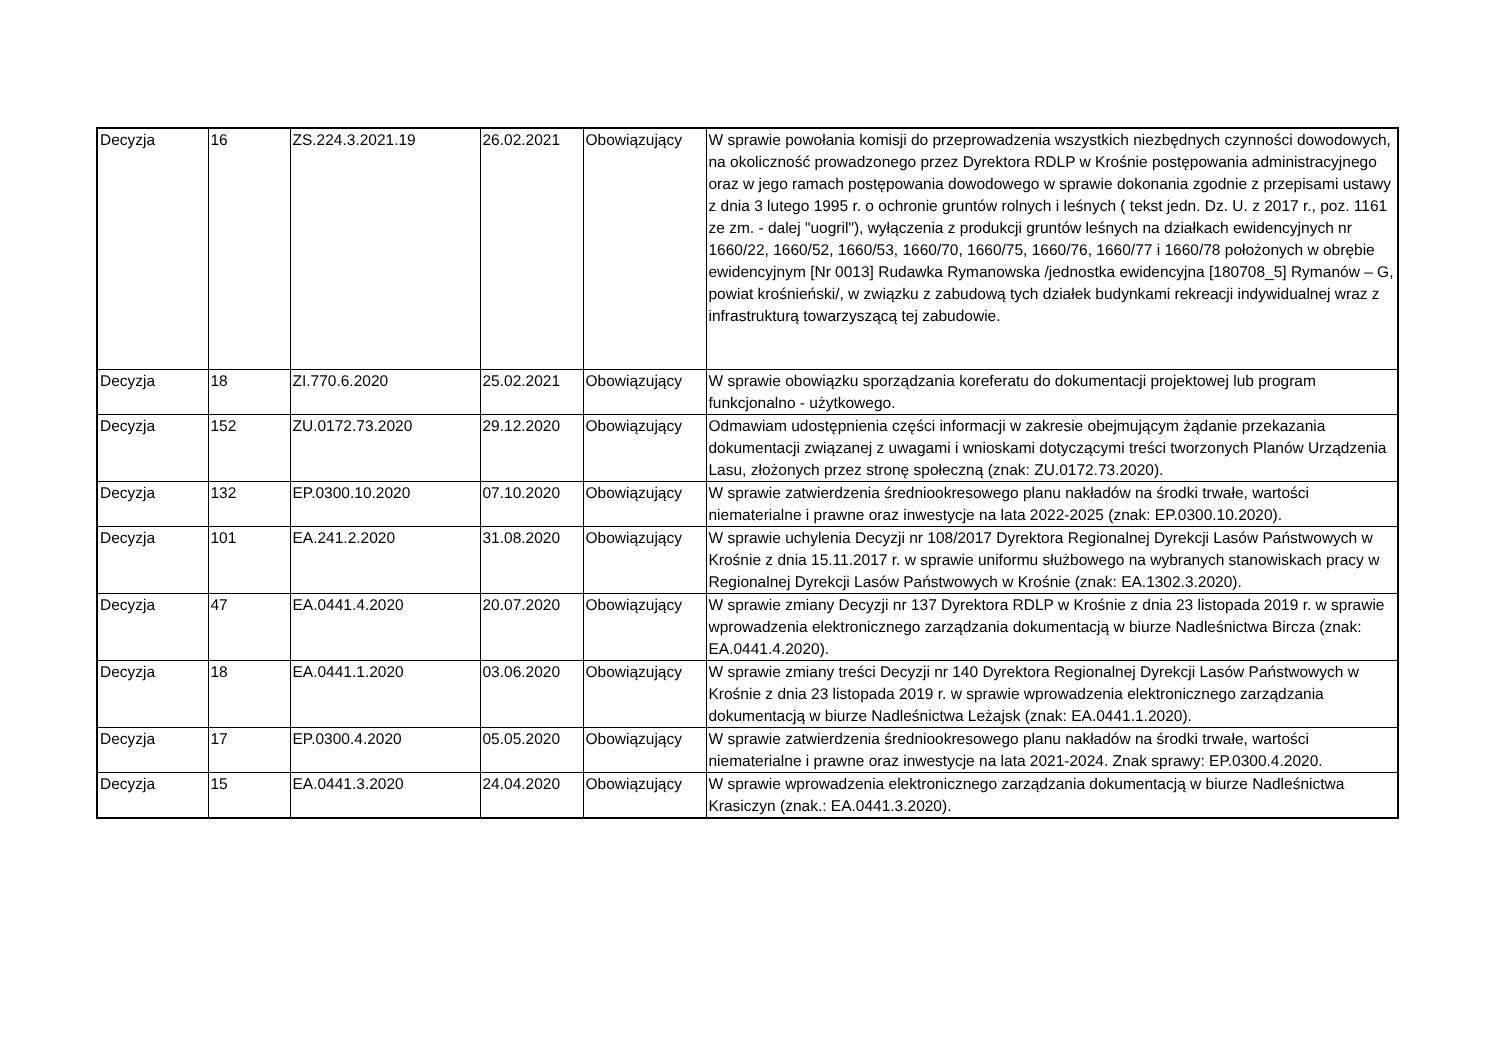| Decyzja | 16 | ZS.224.3.2021.19 | 26.02.2021 | Obowiązujący | W sprawie powołania komisji do przeprowadzenia wszystkich niezbędnych czynności dowodowych, na okoliczność prowadzonego przez Dyrektora RDLP w Krośnie postępowania administracyjnego oraz w jego ramach postępowania dowodowego w sprawie dokonania zgodnie z przepisami ustawy z dnia 3 lutego 1995 r. o ochronie gruntów rolnych i leśnych ( tekst jedn. Dz. U. z 2017 r., poz. 1161 ze zm. - dalej "uogril"), wyłączenia z produkcji gruntów leśnych na działkach ewidencyjnych nr 1660/22, 1660/52, 1660/53, 1660/70, 1660/75, 1660/76, 1660/77 i 1660/78 położonych w obrębie ewidencyjnym [Nr 0013] Rudawka Rymanowska /jednostka ewidencyjna [180708_5] Rymanów – G, powiat krośnieński/, w związku z zabudową tych działek budynkami rekreacji indywidualnej wraz z infrastrukturą towarzyszącą tej zabudowie. |
| Decyzja | 18 | ZI.770.6.2020 | 25.02.2021 | Obowiązujący | W sprawie obowiązku sporządzania koreferatu do dokumentacji projektowej lub program funkcjonalno - użytkowego. |
| Decyzja | 152 | ZU.0172.73.2020 | 29.12.2020 | Obowiązujący | Odmawiam udostępnienia części informacji w zakresie obejmującym żądanie przekazania dokumentacji związanej z uwagami i wnioskami dotyczącymi treści tworzonych Planów Urządzenia Lasu, złożonych przez stronę społeczną (znak: ZU.0172.73.2020). |
| Decyzja | 132 | EP.0300.10.2020 | 07.10.2020 | Obowiązujący | W sprawie zatwierdzenia średniookresowego planu nakładów na środki trwałe, wartości niematerialne i prawne oraz inwestycje na lata 2022-2025 (znak: EP.0300.10.2020). |
| Decyzja | 101 | EA.241.2.2020 | 31.08.2020 | Obowiązujący | W sprawie uchylenia Decyzji nr 108/2017 Dyrektora Regionalnej Dyrekcji Lasów Państwowych w Krośnie z dnia 15.11.2017 r. w sprawie uniformu służbowego na wybranych stanowiskach pracy w Regionalnej Dyrekcji Lasów Państwowych w Krośnie (znak: EA.1302.3.2020). |
| Decyzja | 47 | EA.0441.4.2020 | 20.07.2020 | Obowiązujący | W sprawie zmiany Decyzji nr 137 Dyrektora RDLP w Krośnie z dnia 23 listopada 2019 r. w sprawie wprowadzenia elektronicznego zarządzania dokumentacją w biurze Nadleśnictwa Bircza (znak: EA.0441.4.2020). |
| Decyzja | 18 | EA.0441.1.2020 | 03.06.2020 | Obowiązujący | W sprawie zmiany treści Decyzji nr 140 Dyrektora Regionalnej Dyrekcji Lasów Państwowych w Krośnie z dnia 23 listopada 2019 r. w sprawie wprowadzenia elektronicznego zarządzania dokumentacją w biurze Nadleśnictwa Leżajsk (znak: EA.0441.1.2020). |
| Decyzja | 17 | EP.0300.4.2020 | 05.05.2020 | Obowiązujący | W sprawie zatwierdzenia średniookresowego planu nakładów na środki trwałe, wartości niematerialne i prawne oraz inwestycje na lata 2021-2024. Znak sprawy: EP.0300.4.2020. |
| Decyzja | 15 | EA.0441.3.2020 | 24.04.2020 | Obowiązujący | W sprawie wprowadzenia elektronicznego zarządzania dokumentacją w biurze Nadleśnictwa Krasiczyn (znak.: EA.0441.3.2020). |